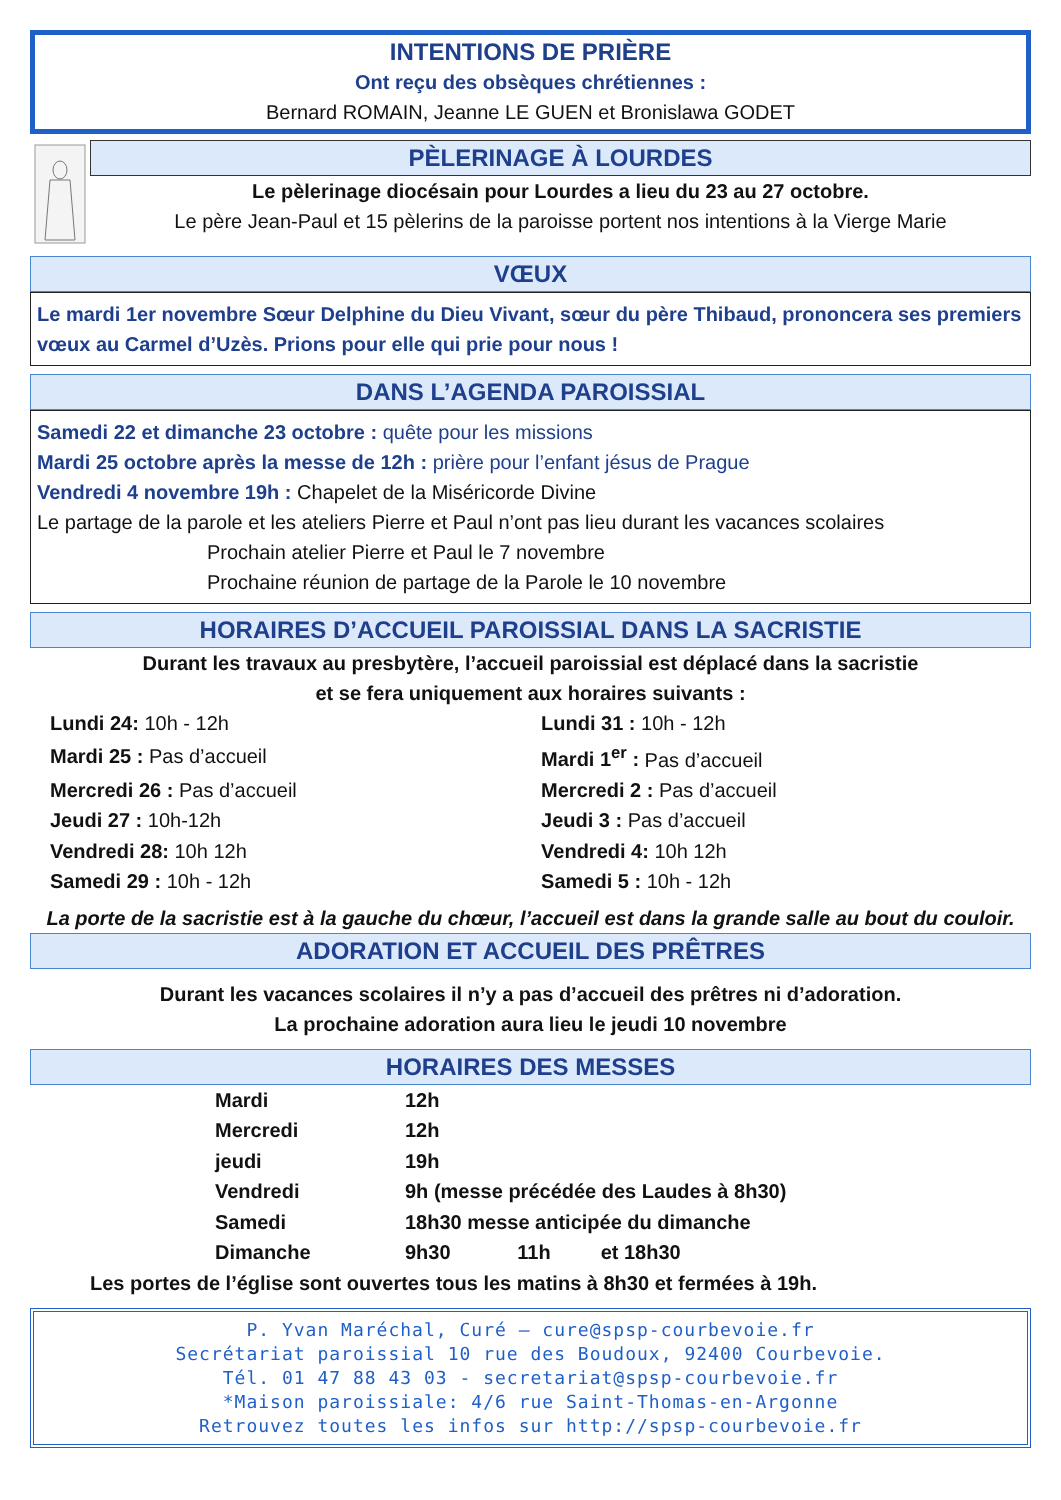INTENTIONS DE PRIÈRE
Ont reçu des obsèques chrétiennes :
Bernard ROMAIN, Jeanne LE GUEN et Bronislawa GODET
PÈLERINAGE À LOURDES
Le pèlerinage diocésain pour Lourdes a lieu du 23 au 27 octobre.
Le père Jean-Paul et 15 pèlerins de la paroisse portent nos intentions à la Vierge Marie
VŒUX
Le mardi 1er novembre Sœur Delphine du Dieu Vivant, sœur du père Thibaud, prononcera ses premiers vœux au Carmel d’Uzès. Prions pour elle qui prie pour nous !
DANS L’AGENDA PAROISSIAL
Samedi 22 et dimanche 23 octobre : quête pour les missions
Mardi 25 octobre après la messe de 12h : prière pour l’enfant jésus de Prague
Vendredi 4 novembre 19h : Chapelet de la Miséricorde Divine
Le partage de la parole et les ateliers Pierre et Paul n’ont pas lieu durant les vacances scolaires
Prochain atelier Pierre et Paul le 7 novembre
Prochaine réunion de partage de la Parole le 10 novembre
HORAIRES D’ACCUEIL PAROISSIAL DANS LA SACRISTIE
Durant les travaux au presbytère, l’accueil paroissial est déplacé dans la sacristie
et se fera uniquement aux horaires suivants :
| Lundi 24: 10h - 12h | Lundi 31 : 10h - 12h |
| Mardi 25 : Pas d’accueil | Mardi 1<sup>er</sup> : Pas d’accueil |
| Mercredi 26 : Pas d’accueil | Mercredi 2 : Pas d’accueil |
| Jeudi 27 : 10h-12h | Jeudi 3 : Pas d’accueil |
| Vendredi 28: 10h 12h | Vendredi 4: 10h 12h |
| Samedi 29 : 10h - 12h | Samedi 5 : 10h - 12h |
La porte de la sacristie est à la gauche du chœur, l’accueil est dans la grande salle au bout du couloir.
ADORATION ET ACCUEIL DES PRÊTRES
Durant les vacances scolaires il n’y a pas d’accueil des prêtres ni d’adoration.
La prochaine adoration aura lieu le jeudi 10 novembre
HORAIRES DES MESSES
| Mardi | 12h |
| Mercredi | 12h |
| jeudi | 19h |
| Vendredi | 9h (messe précédée des Laudes à 8h30) |
| Samedi | 18h30 messe anticipée du dimanche |
| Dimanche | 9h30 11h et 18h30 |
Les portes de l’église sont ouvertes tous les matins à 8h30 et fermées à 19h.
P. Yvan Maréchal, Curé – cure@spsp-courbevoie.fr
Secrétariat paroissial 10 rue des Boudoux, 92400 Courbevoie.
Tél. 01 47 88 43 03 - secretariat@spsp-courbevoie.fr
*Maison paroissiale: 4/6 rue Saint-Thomas-en-Argonne
Retrouvez toutes les infos sur http://spsp-courbevoie.fr